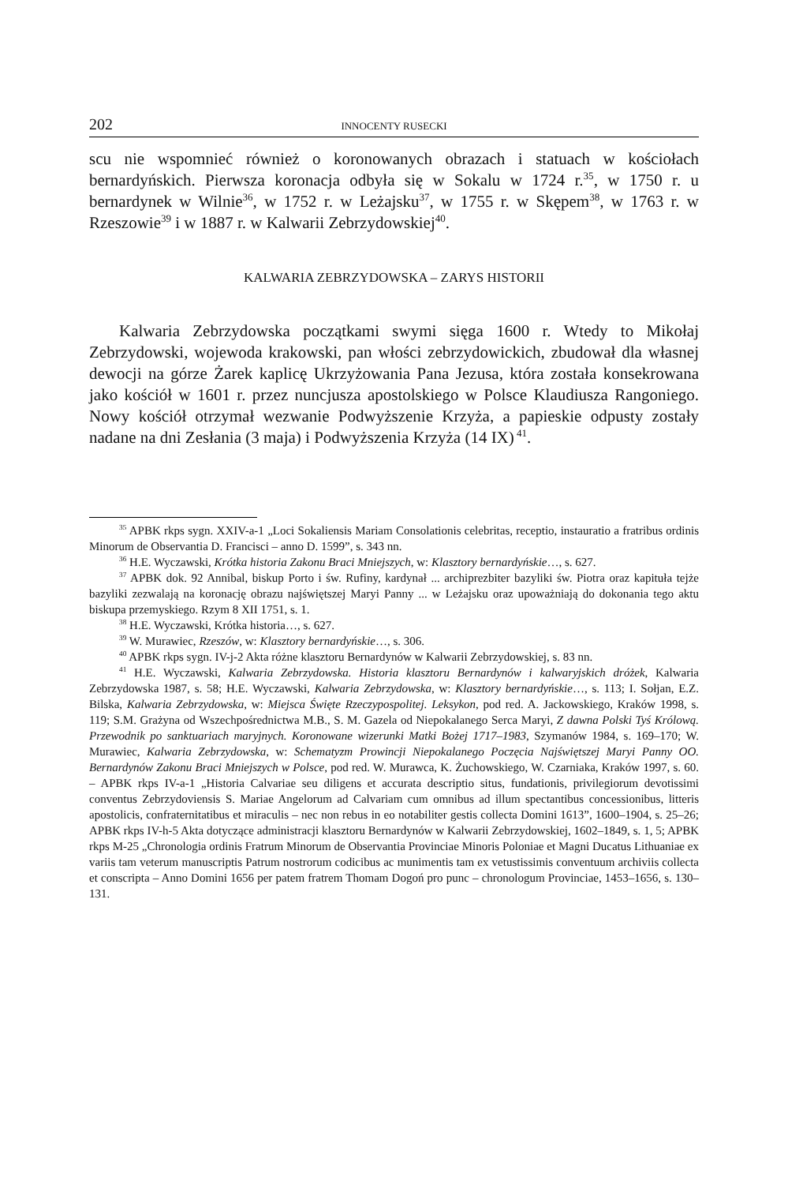202 INNOCENTY RUSECKI
scu nie wspomnieć również o koronowanych obrazach i statuach w kościołach bernardyńskich. Pierwsza koronacja odbyła się w Sokalu w 1724 r.<sup>35</sup>, w 1750 r. u bernardynek w Wilnie<sup>36</sup>, w 1752 r. w Leżajsku<sup>37</sup>, w 1755 r. w Skępem<sup>38</sup>, w 1763 r. w Rzeszowie<sup>39</sup> i w 1887 r. w Kalwarii Zebrzydowskiej<sup>40</sup>.
KALWARIA ZEBRZYDOWSKA – ZARYS HISTORII
Kalwaria Zebrzydowska początkami swymi sięga 1600 r. Wtedy to Mikołaj Zebrzydowski, wojewoda krakowski, pan włości zebrzydowickich, zbudował dla własnej dewocji na górze Żarek kaplicę Ukrzyżowania Pana Jezusa, która została konsekrowana jako kościół w 1601 r. przez nuncjusza apostolskiego w Polsce Klaudiusza Rangoniego. Nowy kościół otrzymał wezwanie Podwyższenie Krzyża, a papieskie odpusty zostały nadane na dni Zesłania (3 maja) i Podwyższenia Krzyża (14 IX)<sup>41</sup>.
<sup>35</sup> APBK rkps sygn. XXIV-a-1 „Loci Sokaliensis Mariam Consolationis celebritas, receptio, instauratio a fratribus ordinis Minorum de Observantia D. Francisci – anno D. 1599”, s. 343 nn.
<sup>36</sup> H.E. Wyczawski, Krótka historia Zakonu Braci Mniejszych, w: Klasztory bernardyńskie…, s. 627.
<sup>37</sup> APBK dok. 92 Annibal, biskup Porto i św. Rufiny, kardynał ... archiprezbiter bazyliki św. Piotra oraz kapituła tejże bazyliki zezwalają na koronację obrazu najświętszej Maryi Panny ... w Leżajsku oraz upoważniają do dokonania tego aktu biskupa przemyskiego. Rzym 8 XII 1751, s. 1.
<sup>38</sup> H.E. Wyczawski, Krótka historia…, s. 627.
<sup>39</sup> W. Murawiec, Rzeszów, w: Klasztory bernardyńskie…, s. 306.
<sup>40</sup> APBK rkps sygn. IV-j-2 Akta różne klasztoru Bernardynów w Kalwarii Zebrzydowskiej, s. 83 nn.
<sup>41</sup> H.E. Wyczawski, Kalwaria Zebrzydowska. Historia klasztoru Bernardynów i kalwaryjskich dróżek, Kalwaria Zebrzydowska 1987, s. 58; H.E. Wyczawski, Kalwaria Zebrzydowska, w: Klasztory bernardyńskie…, s. 113; I. Sołjan, E.Z. Bilska, Kalwaria Zebrzydowska, w: Miejsca Święte Rzeczypospolitej. Leksykon, pod red. A. Jackowskiego, Kraków 1998, s. 119; S.M. Grażyna od Wszechpośrednictwa M.B., S. M. Gazela od Niepokalanego Serca Maryi, Z dawna Polski Tyś Królową. Przewodnik po sanktuariach maryjnych. Koronowane wizerunki Matki Bożej 1717–1983, Szymanów 1984, s. 169–170; W. Murawiec, Kalwaria Zebrzydowska, w: Schematyzm Prowincji Niepokalanego Poczęcia Najświętszej Maryi Panny OO. Bernardynów Zakonu Braci Mniejszych w Polsce, pod red. W. Murawca, K. Żuchowskiego, W. Czarniaka, Kraków 1997, s. 60. – APBK rkps IV-a-1 „Historia Calvariae seu diligens et accurata descriptio situs, fundationis, privilegiorum devotissimi conventus Zebrzydoviensis S. Mariae Angelorum ad Calvariam cum omnibus ad illum spectantibus concessionibus, litteris apostolicis, confraternitatibus et miraculis – nec non rebus in eo notabiliter gestis collecta Domini 1613”, 1600–1904, s. 25–26; APBK rkps IV-h-5 Akta dotyczące administracji klasztoru Bernardynów w Kalwarii Zebrzydowskiej, 1602–1849, s. 1, 5; APBK rkps M-25 „Chronologia ordinis Fratrum Minorum de Observantia Provinciae Minoris Poloniae et Magni Ducatus Lithuaniae ex variis tam veterum manuscriptis Patrum nostrorum codicibus ac munimentis tam ex vetustissimis conventuum archiviis collecta et conscripta – Anno Domini 1656 per patem fratrem Thomam Dogoń pro punc – chronologum Provinciae, 1453–1656, s. 130–131.